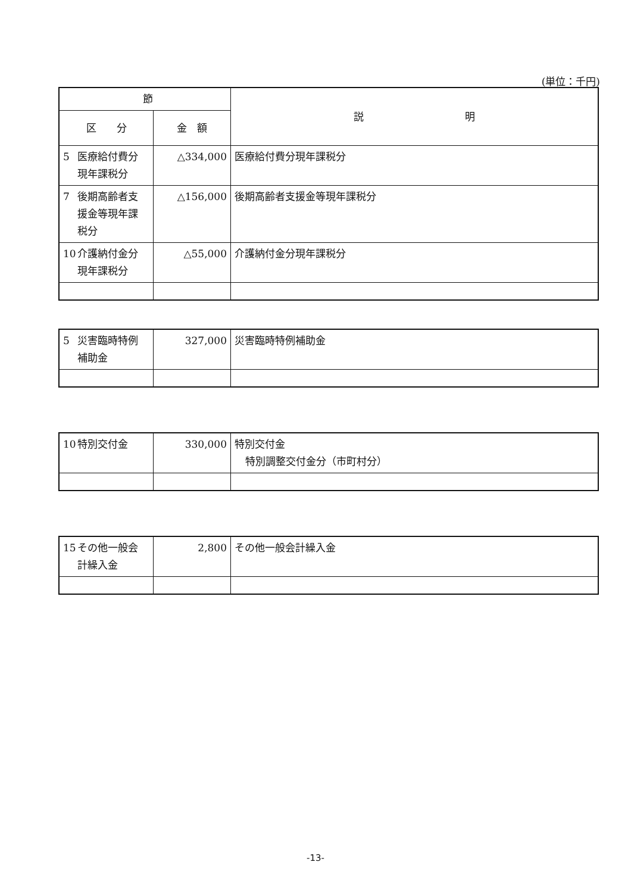(単位：千円)
| 節 | | 説 明 |
| --- | --- | --- |
| 区 分 | 金 額 | |
| 5 医療給付費分 現年課税分 | △334,000 | 医療給付費分現年課税分 |
| 7 後期高齢者支 援金等現年課 税分 | △156,000 | 後期高齢者支援金等現年課税分 |
| 10 介護納付金分 現年課税分 | △55,000 | 介護納付金分現年課税分 |
| 5 災害臨時特例 補助金 | 327,000 | 災害臨時特例補助金 |
| 10 特別交付金 | 330,000 | 特別交付金 特別調整交付金分（市町村分） |
| 15 その他一般会 計繰入金 | 2,800 | その他一般会計繰入金 |
-13-